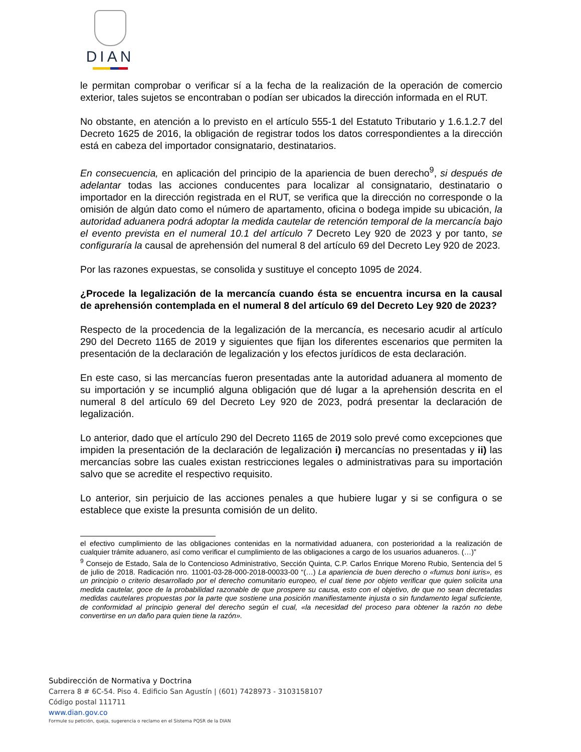DIAN
le permitan comprobar o verificar sí a la fecha de la realización de la operación de comercio exterior, tales sujetos se encontraban o podían ser ubicados la dirección informada en el RUT.
No obstante, en atención a lo previsto en el artículo 555-1 del Estatuto Tributario y 1.6.1.2.7 del Decreto 1625 de 2016, la obligación de registrar todos los datos correspondientes a la dirección está en cabeza del importador consignatario, destinatarios.
En consecuencia, en aplicación del principio de la apariencia de buen derecho<sup>9</sup>, si después de adelantar todas las acciones conducentes para localizar al consignatario, destinatario o importador en la dirección registrada en el RUT, se verifica que la dirección no corresponde o la omisión de algún dato como el número de apartamento, oficina o bodega impide su ubicación, la autoridad aduanera podrá adoptar la medida cautelar de retención temporal de la mercancía bajo el evento prevista en el numeral 10.1 del artículo 7 Decreto Ley 920 de 2023 y por tanto, se configuraría la causal de aprehensión del numeral 8 del artículo 69 del Decreto Ley 920 de 2023.
Por las razones expuestas, se consolida y sustituye el concepto 1095 de 2024.
¿Procede la legalización de la mercancía cuando ésta se encuentra incursa en la causal de aprehensión contemplada en el numeral 8 del artículo 69 del Decreto Ley 920 de 2023?
Respecto de la procedencia de la legalización de la mercancía, es necesario acudir al artículo 290 del Decreto 1165 de 2019 y siguientes que fijan los diferentes escenarios que permiten la presentación de la declaración de legalización y los efectos jurídicos de esta declaración.
En este caso, si las mercancías fueron presentadas ante la autoridad aduanera al momento de su importación y se incumplió alguna obligación que dé lugar a la aprehensión descrita en el numeral 8 del artículo 69 del Decreto Ley 920 de 2023, podrá presentar la declaración de legalización.
Lo anterior, dado que el artículo 290 del Decreto 1165 de 2019 solo prevé como excepciones que impiden la presentación de la declaración de legalización i) mercancías no presentadas y ii) las mercancías sobre las cuales existan restricciones legales o administrativas para su importación salvo que se acredite el respectivo requisito.
Lo anterior, sin perjuicio de las acciones penales a que hubiere lugar y si se configura o se establece que existe la presunta comisión de un delito.
el efectivo cumplimiento de las obligaciones contenidas en la normatividad aduanera, con posterioridad a la realización de cualquier trámite aduanero, así como verificar el cumplimiento de las obligaciones a cargo de los usuarios aduaneros. (…)”
<sup>9</sup> Consejo de Estado, Sala de lo Contencioso Administrativo, Sección Quinta, C.P. Carlos Enrique Moreno Rubio, Sentencia del 5 de julio de 2018. Radicación nro. 11001-03-28-000-2018-00033-00 “(…) La apariencia de buen derecho o «fumus boni iuris», es un principio o criterio desarrollado por el derecho comunitario europeo, el cual tiene por objeto verificar que quien solicita una medida cautelar, goce de la probabilidad razonable de que prospere su causa, esto con el objetivo, de que no sean decretadas medidas cautelares propuestas por la parte que sostiene una posición manifiestamente injusta o sin fundamento legal suficiente, de conformidad al principio general del derecho según el cual, «la necesidad del proceso para obtener la razón no debe convertirse en un daño para quien tiene la razón».
Subdirección de Normativa y Doctrina
Carrera 8 # 6C-54. Piso 4. Edificio San Agustín | (601) 7428973 - 3103158107
Código postal 111711
www.dian.gov.co
Formule su petición, queja, sugerencia o reclamo en el Sistema PQSR de la DIAN